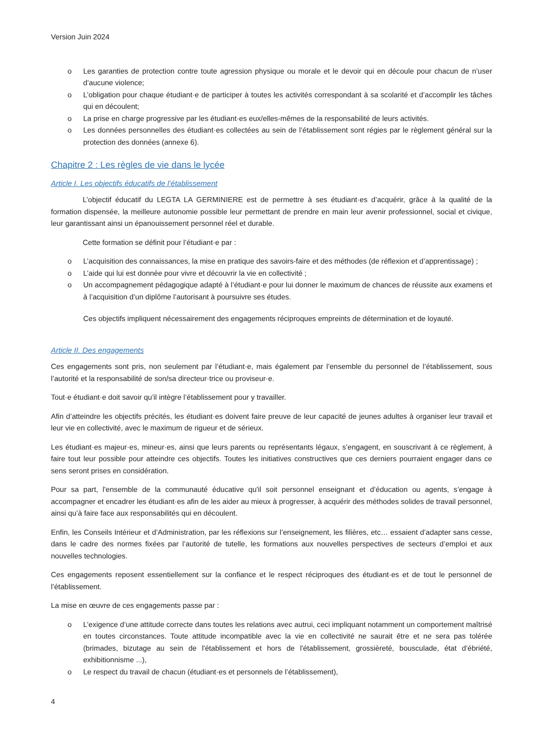Version Juin 2024
o Les garanties de protection contre toute agression physique ou morale et le devoir qui en découle pour chacun de n’user d’aucune violence;
o L’obligation pour chaque étudiant·e de participer à toutes les activités correspondant à sa scolarité et d’accomplir les tâches qui en découlent;
o La prise en charge progressive par les étudiant·es eux/elles-mêmes de la responsabilité de leurs activités.
o Les données personnelles des étudiant·es collectées au sein de l’établissement sont régies par le règlement général sur la protection des données (annexe 6).
Chapitre 2 : Les règles de vie dans le lycée
Article I. Les objectifs éducatifs de l’établissement
L’objectif éducatif du LEGTA LA GERMINIERE est de permettre à ses étudiant·es d’acquérir, grâce à la qualité de la formation dispensée, la meilleure autonomie possible leur permettant de prendre en main leur avenir professionnel, social et civique, leur garantissant ainsi un épanouissement personnel réel et durable.
Cette formation se définit pour l’étudiant·e par :
o L’acquisition des connaissances, la mise en pratique des savoirs-faire et des méthodes (de réflexion et d’apprentissage) ;
o L’aide qui lui est donnée pour vivre et découvrir la vie en collectivité ;
o Un accompagnement pédagogique adapté à l’étudiant·e pour lui donner le maximum de chances de réussite aux examens et à l’acquisition d’un diplôme l’autorisant à poursuivre ses études.
Ces objectifs impliquent nécessairement des engagements réciproques empreints de détermination et de loyauté.
Article II. Des engagements
Ces engagements sont pris, non seulement par l’étudiant·e, mais également par l’ensemble du personnel de l’établissement, sous l’autorité et la responsabilité de son/sa directeur·trice ou proviseur·e.
Tout·e étudiant·e doit savoir qu’il intègre l’établissement pour y travailler.
Afin d’atteindre les objectifs précités, les étudiant·es doivent faire preuve de leur capacité de jeunes adultes à organiser leur travail et leur vie en collectivité, avec le maximum de rigueur et de sérieux.
Les étudiant·es majeur·es, mineur·es, ainsi que leurs parents ou représentants légaux, s’engagent, en souscrivant à ce règlement, à faire tout leur possible pour atteindre ces objectifs. Toutes les initiatives constructives que ces derniers pourraient engager dans ce sens seront prises en considération.
Pour sa part, l'ensemble de la communauté éducative qu'il soit personnel enseignant et d’éducation ou agents, s’engage à accompagner et encadrer les étudiant·es afin de les aider au mieux à progresser, à acquérir des méthodes solides de travail personnel, ainsi qu’à faire face aux responsabilités qui en découlent.
Enfin, les Conseils Intérieur et d’Administration, par les réflexions sur l’enseignement, les filières, etc… essaient d’adapter sans cesse, dans le cadre des normes fixées par l’autorité de tutelle, les formations aux nouvelles perspectives de secteurs d’emploi et aux nouvelles technologies.
Ces engagements reposent essentiellement sur la confiance et le respect réciproques des étudiant·es et de tout le personnel de l’établissement.
La mise en œuvre de ces engagements passe par :
o L’exigence d’une attitude correcte dans toutes les relations avec autrui, ceci impliquant notamment un comportement maîtrisé en toutes circonstances. Toute attitude incompatible avec la vie en collectivité ne saurait être et ne sera pas tolérée (brimades, bizutage au sein de l'établissement et hors de l'établissement, grossièreté, bousculade, état d’ébriété, exhibitionnisme ...),
o Le respect du travail de chacun (étudiant·es et personnels de l’établissement),
4